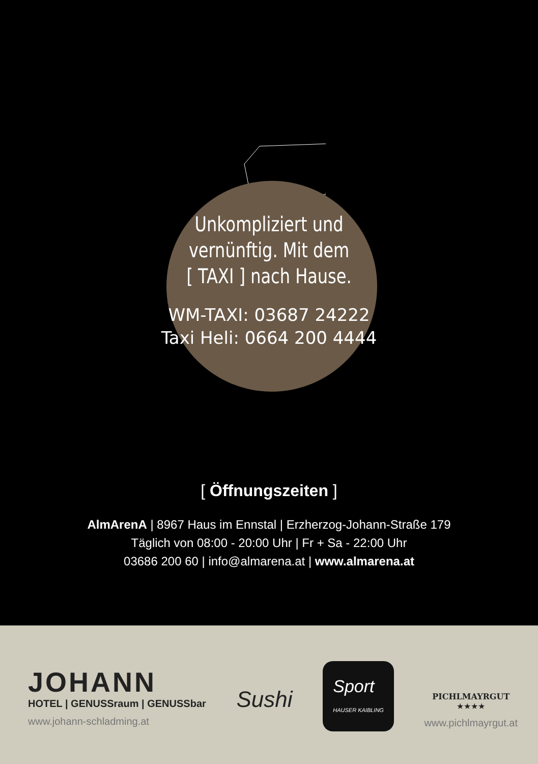Unkompliziert und
vernünftig. Mit dem
[ TAXI ] nach Hause.
WM-TAXI: 03687 24222
Taxi Heli: 0664 200 4444
[ Öffnungszeiten ]
AlmArenA | 8967 Haus im Ennstal | Erzherzog-Johann-Straße 179
Täglich von 08:00 - 20:00 Uhr | Fr + Sa - 22:00 Uhr
03686 200 60 | info@almarena.at | www.almarena.at
JOHANN
HOTEL | GENUSSraum | GENUSSbar
www.johann-schladming.at
Sushi
Sport
HAUSER KAIBLING
PICHLMAYRGUT
★★★★
www.pichlmayrgut.at